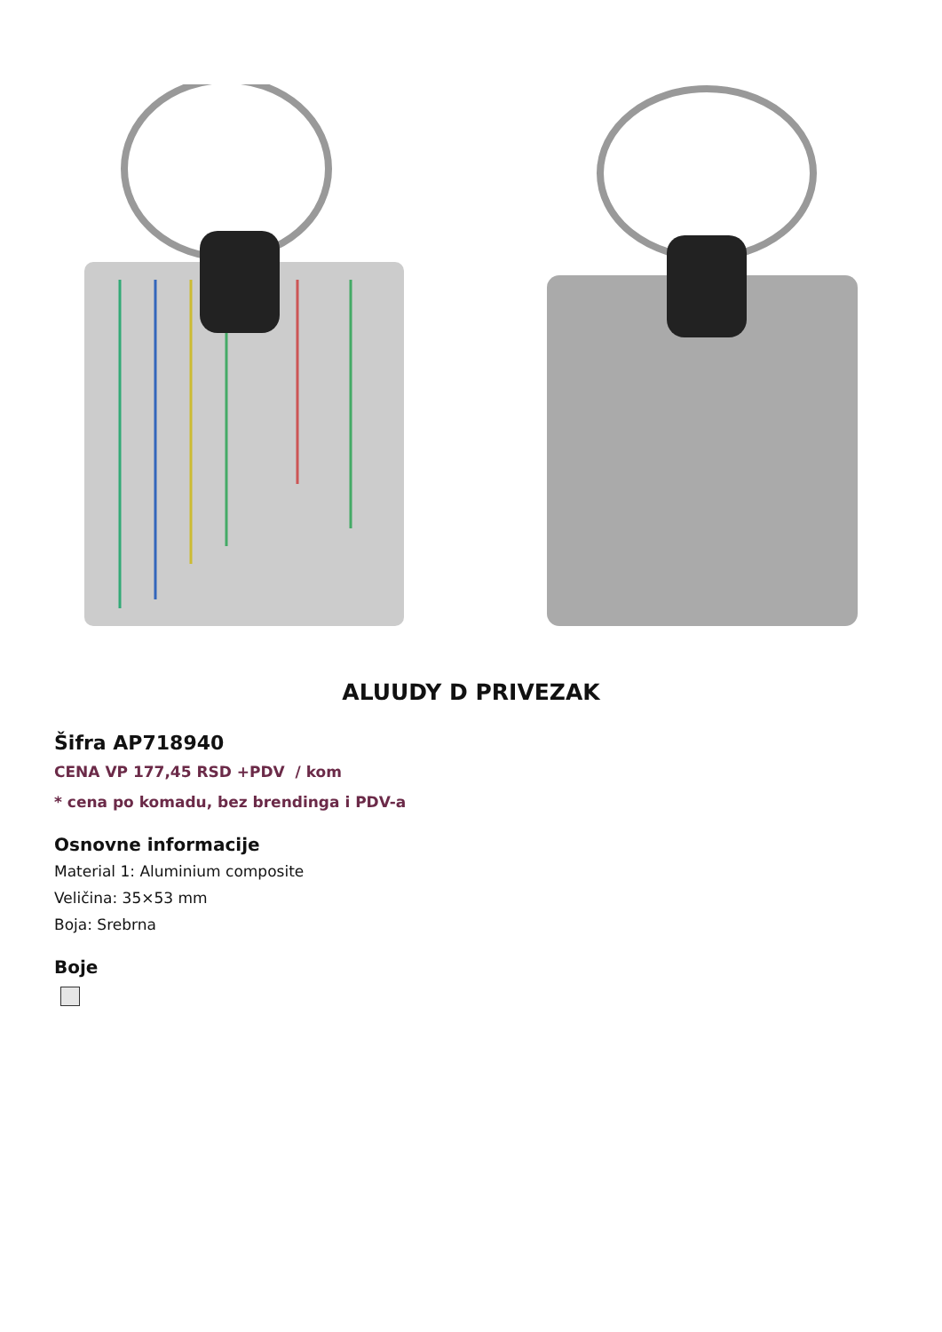ALUUDY D PRIVEZAK
Šifra AP718940
CENA VP 177,45 RSD +PDV / kom
* cena po komadu, bez brendinga i PDV-a
Osnovne informacije
Material 1: Aluminium composite
Veličina: 35×53 mm
Boja: Srebrna
Boje